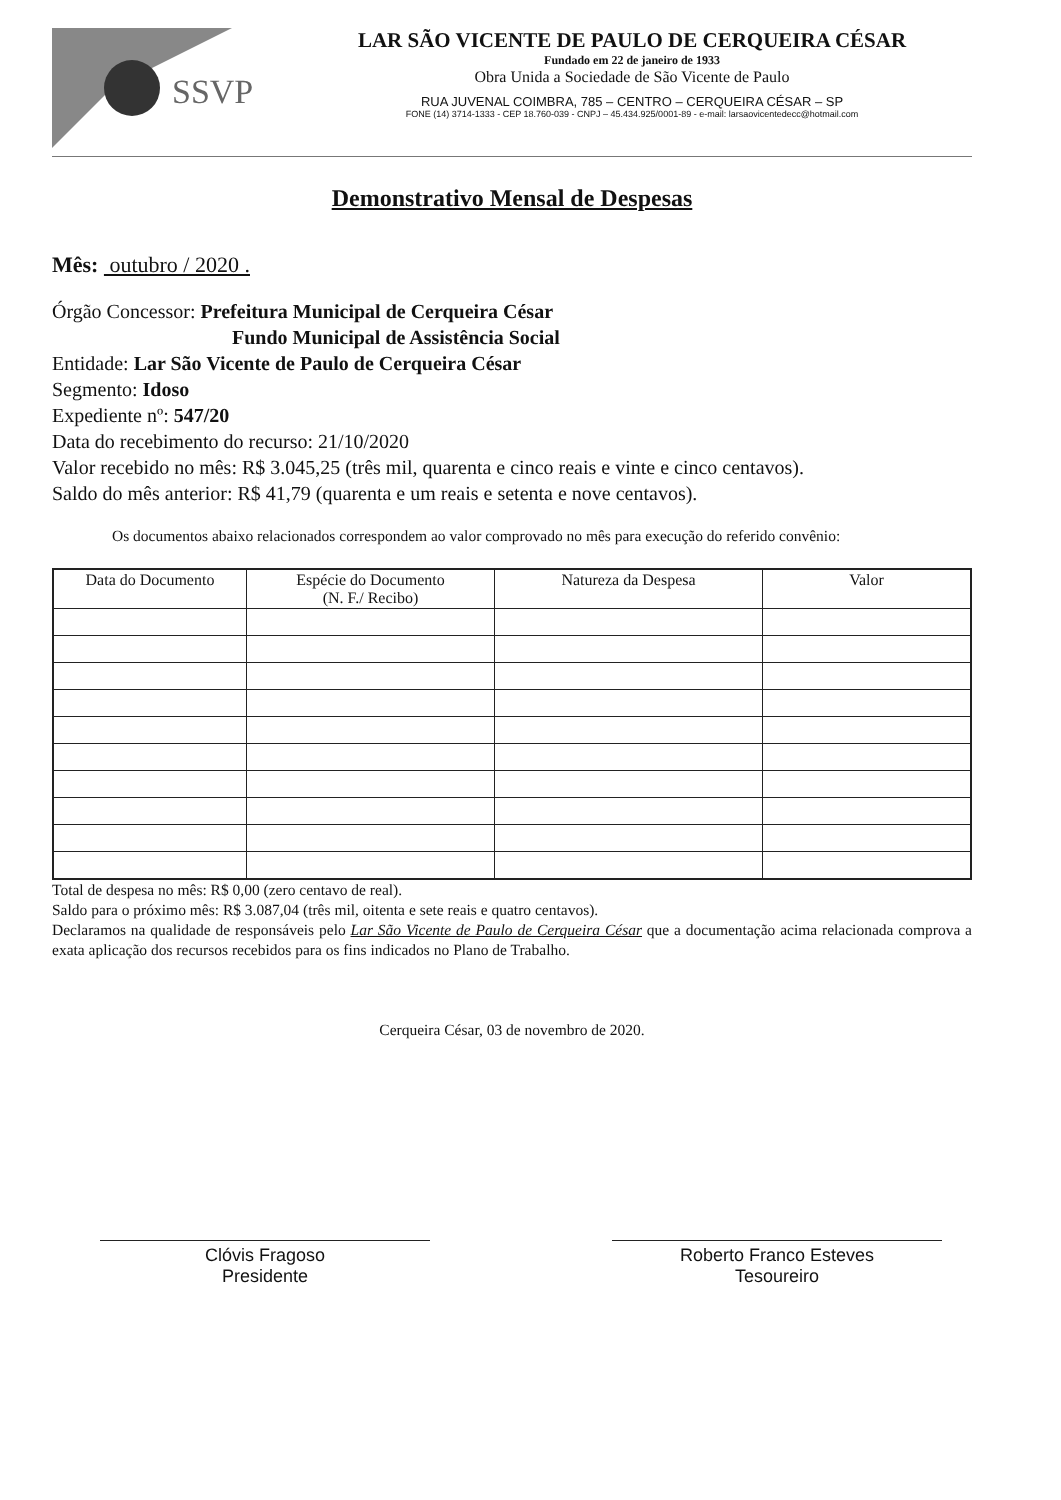SSVP
LAR SÃO VICENTE DE PAULO DE CERQUEIRA CÉSAR
Fundado em 22 de janeiro de 1933
Obra Unida a Sociedade de São Vicente de Paulo
RUA JUVENAL COIMBRA, 785 – CENTRO – CERQUEIRA CÉSAR – SP
FONE (14) 3714-1333 - CEP 18.760-039 - CNPJ – 45.434.925/0001-89 - e-mail: larsaovicentedecc@hotmail.com
Demonstrativo Mensal de Despesas
Mês: outubro / 2020 .
Órgão Concessor: Prefeitura Municipal de Cerqueira César
Fundo Municipal de Assistência Social
Entidade: Lar São Vicente de Paulo de Cerqueira César
Segmento: Idoso
Expediente nº: 547/20
Data do recebimento do recurso: 21/10/2020
Valor recebido no mês: R$ 3.045,25 (três mil, quarenta e cinco reais e vinte e cinco centavos).
Saldo do mês anterior: R$ 41,79 (quarenta e um reais e setenta e nove centavos).
Os documentos abaixo relacionados correspondem ao valor comprovado no mês para execução do referido convênio:
| Data do Documento | Espécie do Documento (N. F./ Recibo) | Natureza da Despesa | Valor |
| --- | --- | --- | --- |
Total de despesa no mês: R$ 0,00 (zero centavo de real).
Saldo para o próximo mês: R$ 3.087,04 (três mil, oitenta e sete reais e quatro centavos).
Declaramos na qualidade de responsáveis pelo Lar São Vicente de Paulo de Cerqueira César que a documentação acima relacionada comprova a exata aplicação dos recursos recebidos para os fins indicados no Plano de Trabalho.
Cerqueira César, 03 de novembro de 2020.
Clóvis Fragoso
Presidente
Roberto Franco Esteves
Tesoureiro